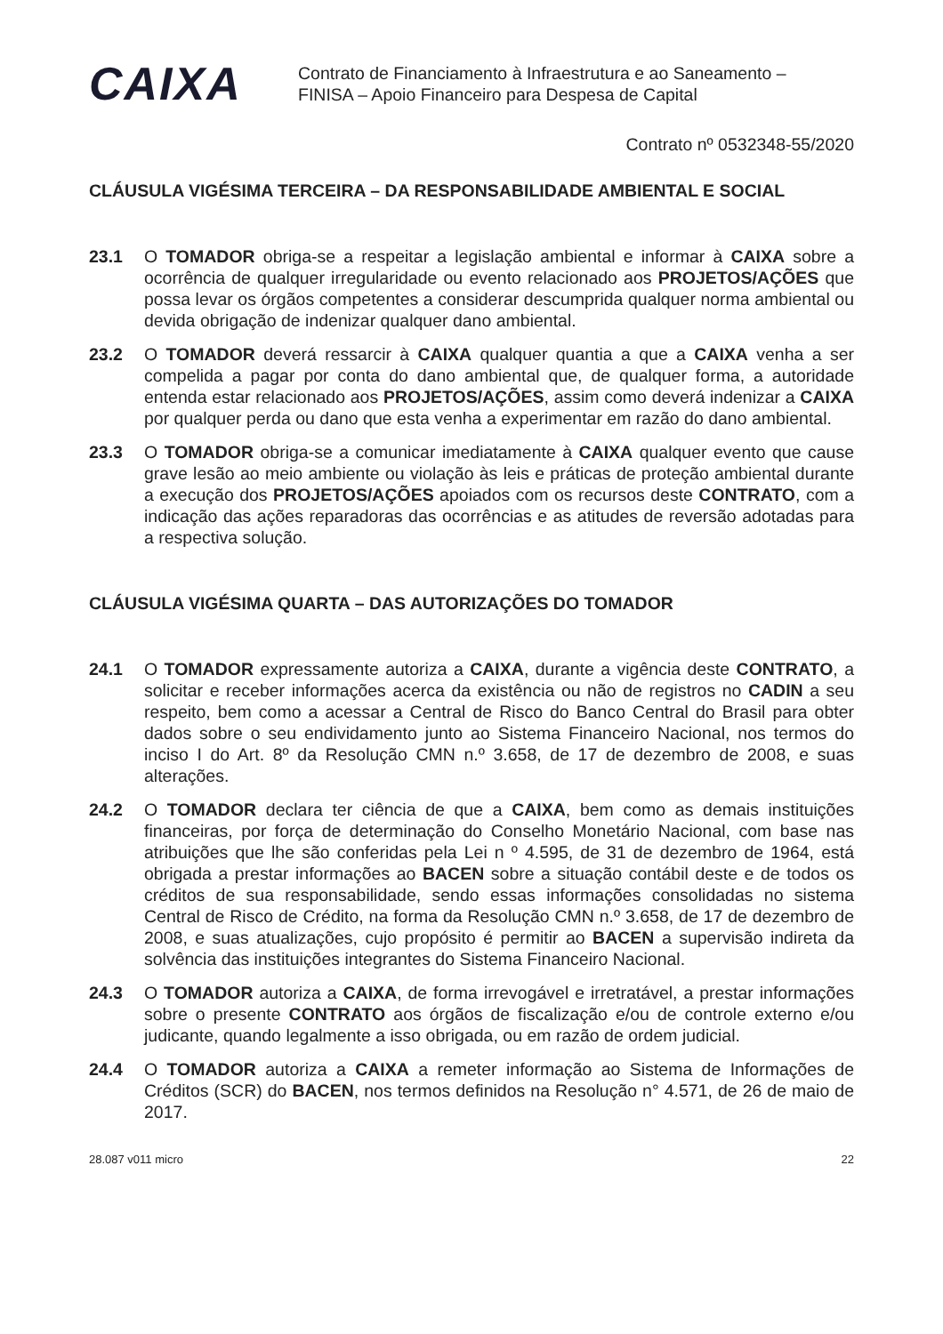CAIXA
Contrato de Financiamento à Infraestrutura e ao Saneamento –
FINISA – Apoio Financeiro para Despesa de Capital
Contrato nº 0532348-55/2020
CLÁUSULA VIGÉSIMA TERCEIRA – DA RESPONSABILIDADE AMBIENTAL E SOCIAL
23.1 O TOMADOR obriga-se a respeitar a legislação ambiental e informar à CAIXA sobre a ocorrência de qualquer irregularidade ou evento relacionado aos PROJETOS/AÇÕES que possa levar os órgãos competentes a considerar descumprida qualquer norma ambiental ou devida obrigação de indenizar qualquer dano ambiental.
23.2 O TOMADOR deverá ressarcir à CAIXA qualquer quantia a que a CAIXA venha a ser compelida a pagar por conta do dano ambiental que, de qualquer forma, a autoridade entenda estar relacionado aos PROJETOS/AÇÕES, assim como deverá indenizar a CAIXA por qualquer perda ou dano que esta venha a experimentar em razão do dano ambiental.
23.3 O TOMADOR obriga-se a comunicar imediatamente à CAIXA qualquer evento que cause grave lesão ao meio ambiente ou violação às leis e práticas de proteção ambiental durante a execução dos PROJETOS/AÇÕES apoiados com os recursos deste CONTRATO, com a indicação das ações reparadoras das ocorrências e as atitudes de reversão adotadas para a respectiva solução.
CLÁUSULA VIGÉSIMA QUARTA – DAS AUTORIZAÇÕES DO TOMADOR
24.1 O TOMADOR expressamente autoriza a CAIXA, durante a vigência deste CONTRATO, a solicitar e receber informações acerca da existência ou não de registros no CADIN a seu respeito, bem como a acessar a Central de Risco do Banco Central do Brasil para obter dados sobre o seu endividamento junto ao Sistema Financeiro Nacional, nos termos do inciso I do Art. 8º da Resolução CMN n.º 3.658, de 17 de dezembro de 2008, e suas alterações.
24.2 O TOMADOR declara ter ciência de que a CAIXA, bem como as demais instituições financeiras, por força de determinação do Conselho Monetário Nacional, com base nas atribuições que lhe são conferidas pela Lei n º 4.595, de 31 de dezembro de 1964, está obrigada a prestar informações ao BACEN sobre a situação contábil deste e de todos os créditos de sua responsabilidade, sendo essas informações consolidadas no sistema Central de Risco de Crédito, na forma da Resolução CMN n.º 3.658, de 17 de dezembro de 2008, e suas atualizações, cujo propósito é permitir ao BACEN a supervisão indireta da solvência das instituições integrantes do Sistema Financeiro Nacional.
24.3 O TOMADOR autoriza a CAIXA, de forma irrevogável e irretratável, a prestar informações sobre o presente CONTRATO aos órgãos de fiscalização e/ou de controle externo e/ou judicante, quando legalmente a isso obrigada, ou em razão de ordem judicial.
24.4 O TOMADOR autoriza a CAIXA a remeter informação ao Sistema de Informações de Créditos (SCR) do BACEN, nos termos definidos na Resolução n° 4.571, de 26 de maio de 2017.
28.087 v011 micro 22